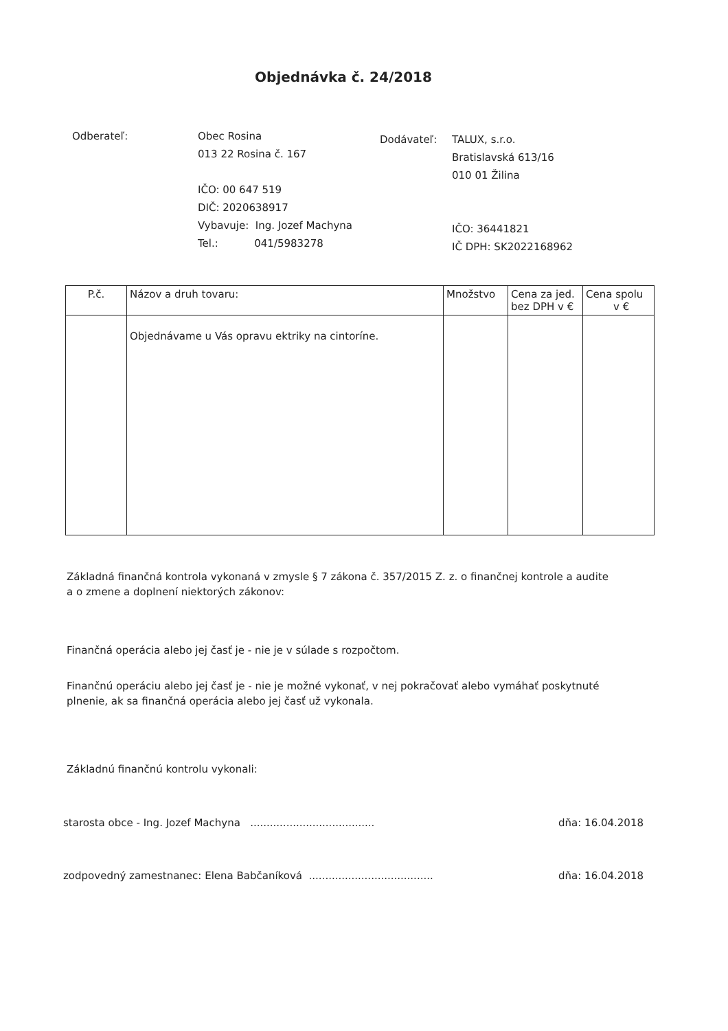Objednávka č. 24/2018
Odberateľ: Obec Rosina
013 22 Rosina č. 167
IČO: 00 647 519
DIČ: 2020638917
Vybavuje: Ing. Jozef Machyna
Tel.: 041/5983278
Dodávateľ: TALUX, s.r.o.
Bratislavská 613/16
010 01 Žilina
IČO: 36441821
IČ DPH: SK2022168962
| P.č. | Názov a druh tovaru: | Množstvo | Cena za jed. bez DPH v € | Cena spolu v € |
| --- | --- | --- | --- | --- |
| | Objednávame u Vás opravu ektriky na cintoríne. | | | |
Základná finančná kontrola vykonaná v zmysle § 7 zákona č. 357/2015 Z. z. o finančnej kontrole a audite a o zmene a doplnení niektorých zákonov:
Finančná operácia alebo jej časť je - nie je v súlade s rozpočtom.
Finančnú operáciu alebo jej časť je - nie je možné vykonať, v nej pokračovať alebo vymáhať poskytnuté plnenie, ak sa finančná operácia alebo jej časť už vykonala.
Základnú finančnú kontrolu vykonali:
starosta obce - Ing. Jozef Machyna ...................................... dňa: 16.04.2018
zodpovedný zamestnanec: Elena Babčaníková ...................................... dňa: 16.04.2018